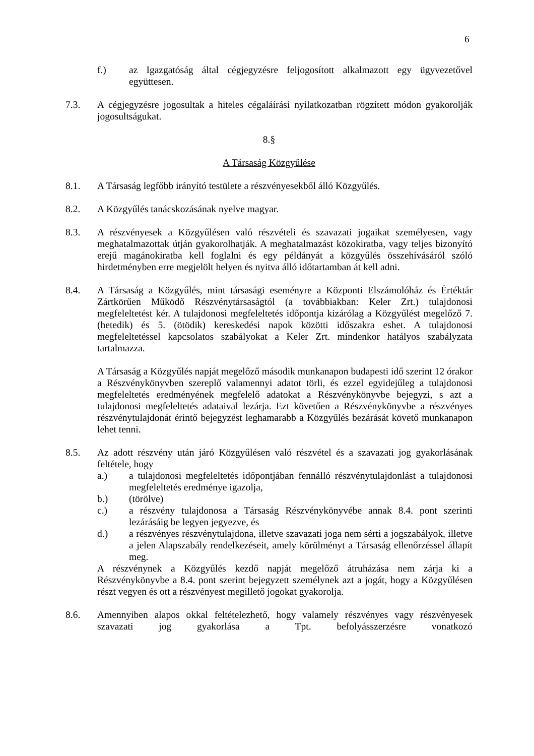6
f.) az Igazgatóság által cégjegyzésre feljogosított alkalmazott egy ügyvezetővel együttesen.
7.3. A cégjegyzésre jogosultak a hiteles cégaláírási nyilatkozatban rögzített módon gyakorolják jogosultságukat.
8.§
A Társaság Közgyűlése
8.1. A Társaság legfőbb irányító testülete a részvényesekből álló Közgyűlés.
8.2. A Közgyűlés tanácskozásának nyelve magyar.
8.3. A részvényesek a Közgyűlésen való részvételi és szavazati jogaikat személyesen, vagy meghatalmazottak útján gyakorolhatják. A meghatalmazást közokiratba, vagy teljes bizonyító erejű magánokiratba kell foglalni és egy példányát a közgyűlés összehívásáról szóló hirdetményben erre megjelölt helyen és nyitva álló időtartamban át kell adni.
8.4. A Társaság a Közgyűlés, mint társasági eseményre a Központi Elszámolóház és Értéktár Zártkörűen Működő Részvénytársaságtól (a továbbiakban: Keler Zrt.) tulajdonosi megfeleltetést kér. A tulajdonosi megfeleltetés időpontja kizárólag a Közgyűlést megelőző 7. (hetedik) és 5. (ötödik) kereskedési napok közötti időszakra eshet. A tulajdonosi megfeleltetéssel kapcsolatos szabályokat a Keler Zrt. mindenkor hatályos szabályzata tartalmazza.
A Társaság a Közgyűlés napját megelőző második munkanapon budapesti idő szerint 12 órakor a Részvénykönyvben szereplő valamennyi adatot törli, és ezzel egyidejűleg a tulajdonosi megfeleltetés eredményének megfelelő adatokat a Részvénykönyvbe bejegyzi, s azt a tulajdonosi megfeleltetés adataival lezárja. Ezt követően a Részvénykönyvbe a részvényes részvénytulajdonát érintő bejegyzést leghamarabb a Közgyűlés bezárását követő munkanapon lehet tenni.
8.5. Az adott részvény után járó Közgyűlésen való részvétel és a szavazati jog gyakorlásának feltétele, hogy
a.) a tulajdonosi megfeleltetés időpontjában fennálló részvénytulajdonlást a tulajdonosi megfeleltetés eredménye igazolja,
b.) (törölve)
c.) a részvény tulajdonosa a Társaság Részvénykönyvébe annak 8.4. pont szerinti lezárásáig be legyen jegyezve, és
d.) a részvényes részvénytulajdona, illetve szavazati joga nem sérti a jogszabályok, illetve a jelen Alapszabály rendelkezéseit, amely körülményt a Társaság ellenőrzéssel állapít meg.
A részvénynek a Közgyűlés kezdő napját megelőző átruházása nem zárja ki a Részvénykönyvbe a 8.4. pont szerint bejegyzett személynek azt a jogát, hogy a Közgyűlésen részt vegyen és ott a részvényest megillető jogokat gyakorolja.
8.6. Amennyiben alapos okkal feltételezhető, hogy valamely részvényes vagy részvényesek szavazati jog gyakorlása a Tpt. befolyásszerzésre vonatkozó